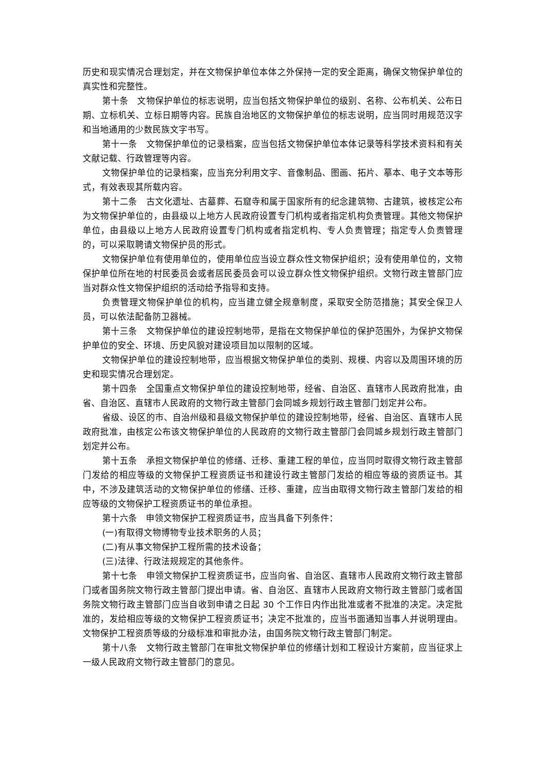历史和现实情况合理划定，并在文物保护单位本体之外保持一定的安全距离，确保文物保护单位的真实性和完整性。
第十条　文物保护单位的标志说明，应当包括文物保护单位的级别、名称、公布机关、公布日期、立标机关、立标日期等内容。民族自治地区的文物保护单位的标志说明，应当同时用规范汉字和当地通用的少数民族文字书写。
第十一条　文物保护单位的记录档案，应当包括文物保护单位本体记录等科学技术资料和有关文献记载、行政管理等内容。
文物保护单位的记录档案，应当充分利用文字、音像制品、图画、拓片、摹本、电子文本等形式，有效表现其所载内容。
第十二条　古文化遗址、古墓葬、石窟寺和属于国家所有的纪念建筑物、古建筑，被核定公布为文物保护单位的，由县级以上地方人民政府设置专门机构或者指定机构负责管理。其他文物保护单位，由县级以上地方人民政府设置专门机构或者指定机构、专人负责管理；指定专人负责管理的，可以采取聘请文物保护员的形式。
文物保护单位有使用单位的，使用单位应当设立群众性文物保护组织；没有使用单位的，文物保护单位所在地的村民委员会或者居民委员会可以设立群众性文物保护组织。文物行政主管部门应当对群众性文物保护组织的活动给予指导和支持。
负责管理文物保护单位的机构，应当建立健全规章制度，采取安全防范措施；其安全保卫人员，可以依法配备防卫器械。
第十三条　文物保护单位的建设控制地带，是指在文物保护单位的保护范围外，为保护文物保护单位的安全、环境、历史风貌对建设项目加以限制的区域。
文物保护单位的建设控制地带，应当根据文物保护单位的类别、规模、内容以及周围环境的历史和现实情况合理划定。
第十四条　全国重点文物保护单位的建设控制地带，经省、自治区、直辖市人民政府批准，由省、自治区、直辖市人民政府的文物行政主管部门会同城乡规划行政主管部门划定并公布。
省级、设区的市、自治州级和县级文物保护单位的建设控制地带，经省、自治区、直辖市人民政府批准，由核定公布该文物保护单位的人民政府的文物行政主管部门会同城乡规划行政主管部门划定并公布。
第十五条　承担文物保护单位的修缮、迁移、重建工程的单位，应当同时取得文物行政主管部门发给的相应等级的文物保护工程资质证书和建设行政主管部门发给的相应等级的资质证书。其中，不涉及建筑活动的文物保护单位的修缮、迁移、重建，应当由取得文物行政主管部门发给的相应等级的文物保护工程资质证书的单位承担。
第十六条　申领文物保护工程资质证书，应当具备下列条件：
(一)有取得文物博物专业技术职务的人员；
(二)有从事文物保护工程所需的技术设备；
(三)法律、行政法规规定的其他条件。
第十七条　申领文物保护工程资质证书，应当向省、自治区、直辖市人民政府文物行政主管部门或者国务院文物行政主管部门提出申请。省、自治区、直辖市人民政府文物行政主管部门或者国务院文物行政主管部门应当自收到申请之日起 30 个工作日内作出批准或者不批准的决定。决定批准的，发给相应等级的文物保护工程资质证书；决定不批准的，应当书面通知当事人并说明理由。文物保护工程资质等级的分级标准和审批办法，由国务院文物行政主管部门制定。
第十八条　文物行政主管部门在审批文物保护单位的修缮计划和工程设计方案前，应当征求上一级人民政府文物行政主管部门的意见。